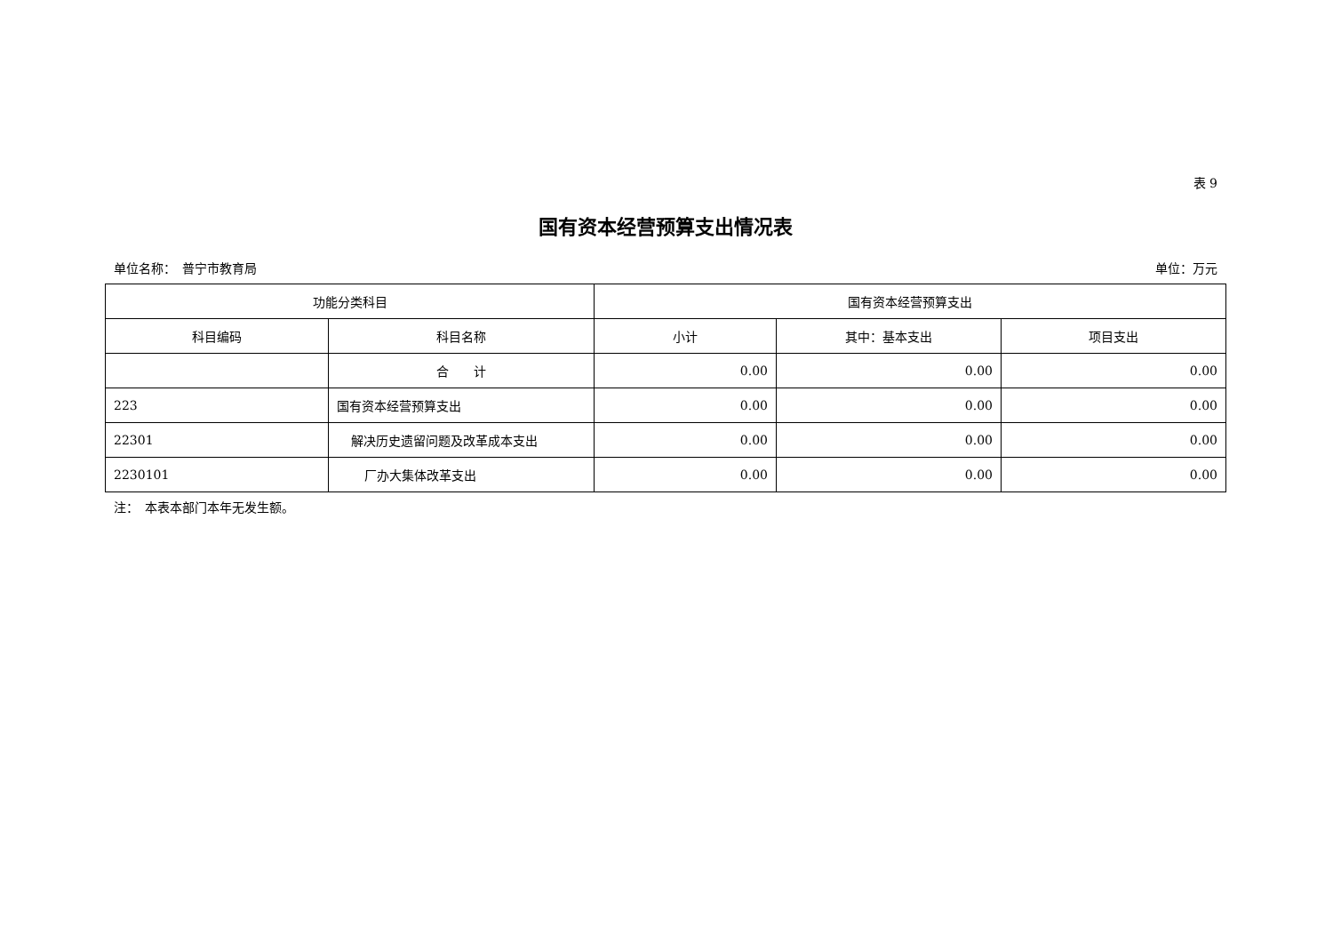表 9
国有资本经营预算支出情况表
单位名称：　普宁市教育局 单位：万元
| 功能分类科目 | | 国有资本经营预算支出 | | |
| --- | --- | --- | --- | --- |
| 科目编码 | 科目名称 | 小计 | 其中：基本支出 | 项目支出 |
| | 合 计 | 0.00 | 0.00 | 0.00 |
| 223 | 国有资本经营预算支出 | 0.00 | 0.00 | 0.00 |
| 22301 | 解决历史遗留问题及改革成本支出 | 0.00 | 0.00 | 0.00 |
| 2230101 | 厂办大集体改革支出 | 0.00 | 0.00 | 0.00 |
注：　本表本部门本年无发生额。